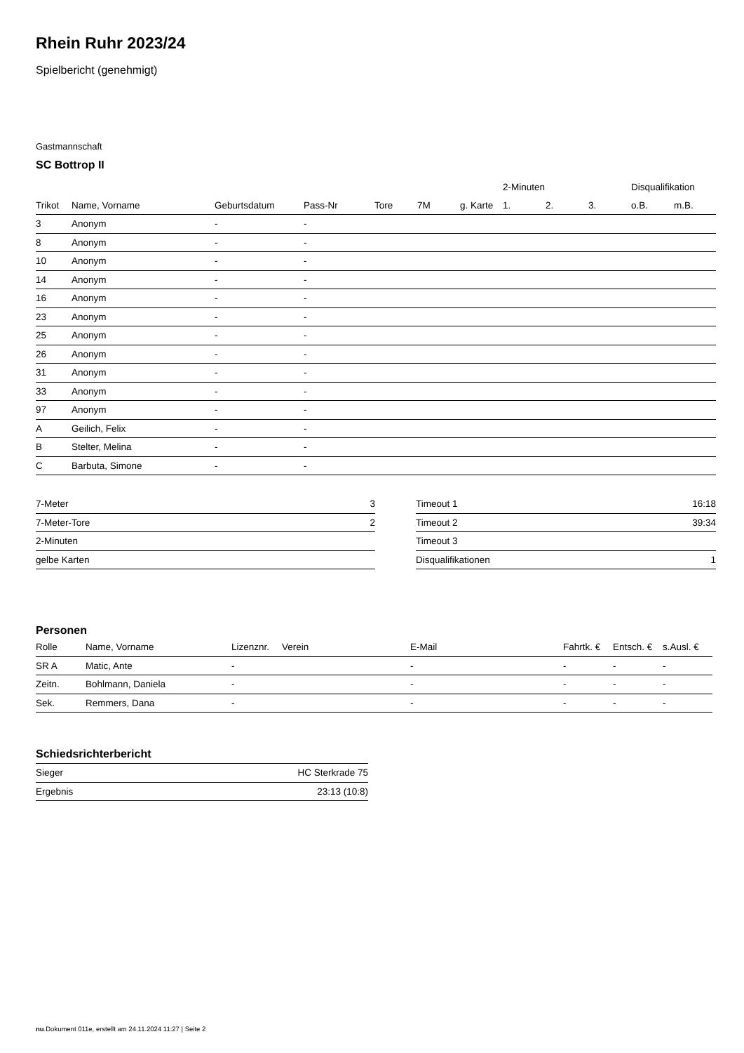Rhein Ruhr 2023/24
Spielbericht (genehmigt)
Gastmannschaft
SC Bottrop II
| | | | | | | | 2-Minuten | | | Disqualifikation | |
| --- | --- | --- | --- | --- | --- | --- | --- | --- | --- | --- | --- |
| Trikot | Name, Vorname | Geburtsdatum | Pass-Nr | Tore | 7M | g. Karte | 1. | 2. | 3. | o.B. | m.B. |
| 3 | Anonym | - | - | | | | | | | | |
| 8 | Anonym | - | - | | | | | | | | |
| 10 | Anonym | - | - | | | | | | | | |
| 14 | Anonym | - | - | | | | | | | | |
| 16 | Anonym | - | - | | | | | | | | |
| 23 | Anonym | - | - | | | | | | | | |
| 25 | Anonym | - | - | | | | | | | | |
| 26 | Anonym | - | - | | | | | | | | |
| 31 | Anonym | - | - | | | | | | | | |
| 33 | Anonym | - | - | | | | | | | | |
| 97 | Anonym | - | - | | | | | | | | |
| A | Geilich, Felix | - | - | | | | | | | | |
| B | Stelter, Melina | - | - | | | | | | | | |
| C | Barbuta, Simone | - | - | | | | | | | | |
| 7-Meter | 3 |
| 7-Meter-Tore | 2 |
| 2-Minuten | |
| gelbe Karten | |
| Timeout 1 | 16:18 |
| Timeout 2 | 39:34 |
| Timeout 3 | |
| Disqualifikationen | 1 |
Personen
| Rolle | Name, Vorname | Lizenznr. | Verein | E-Mail | Fahrtk. € | Entsch. € | s.Ausl. € |
| --- | --- | --- | --- | --- | --- | --- | --- |
| SR A | Matic, Ante | - | | - | - | - | - |
| Zeitn. | Bohlmann, Daniela | - | | - | - | - | - |
| Sek. | Remmers, Dana | - | | - | - | - | - |
Schiedsrichterbericht
| Sieger | HC Sterkrade 75 |
| Ergebnis | 23:13 (10:8) |
nu.Dokument 011e, erstellt am 24.11.2024 11:27 | Seite 2